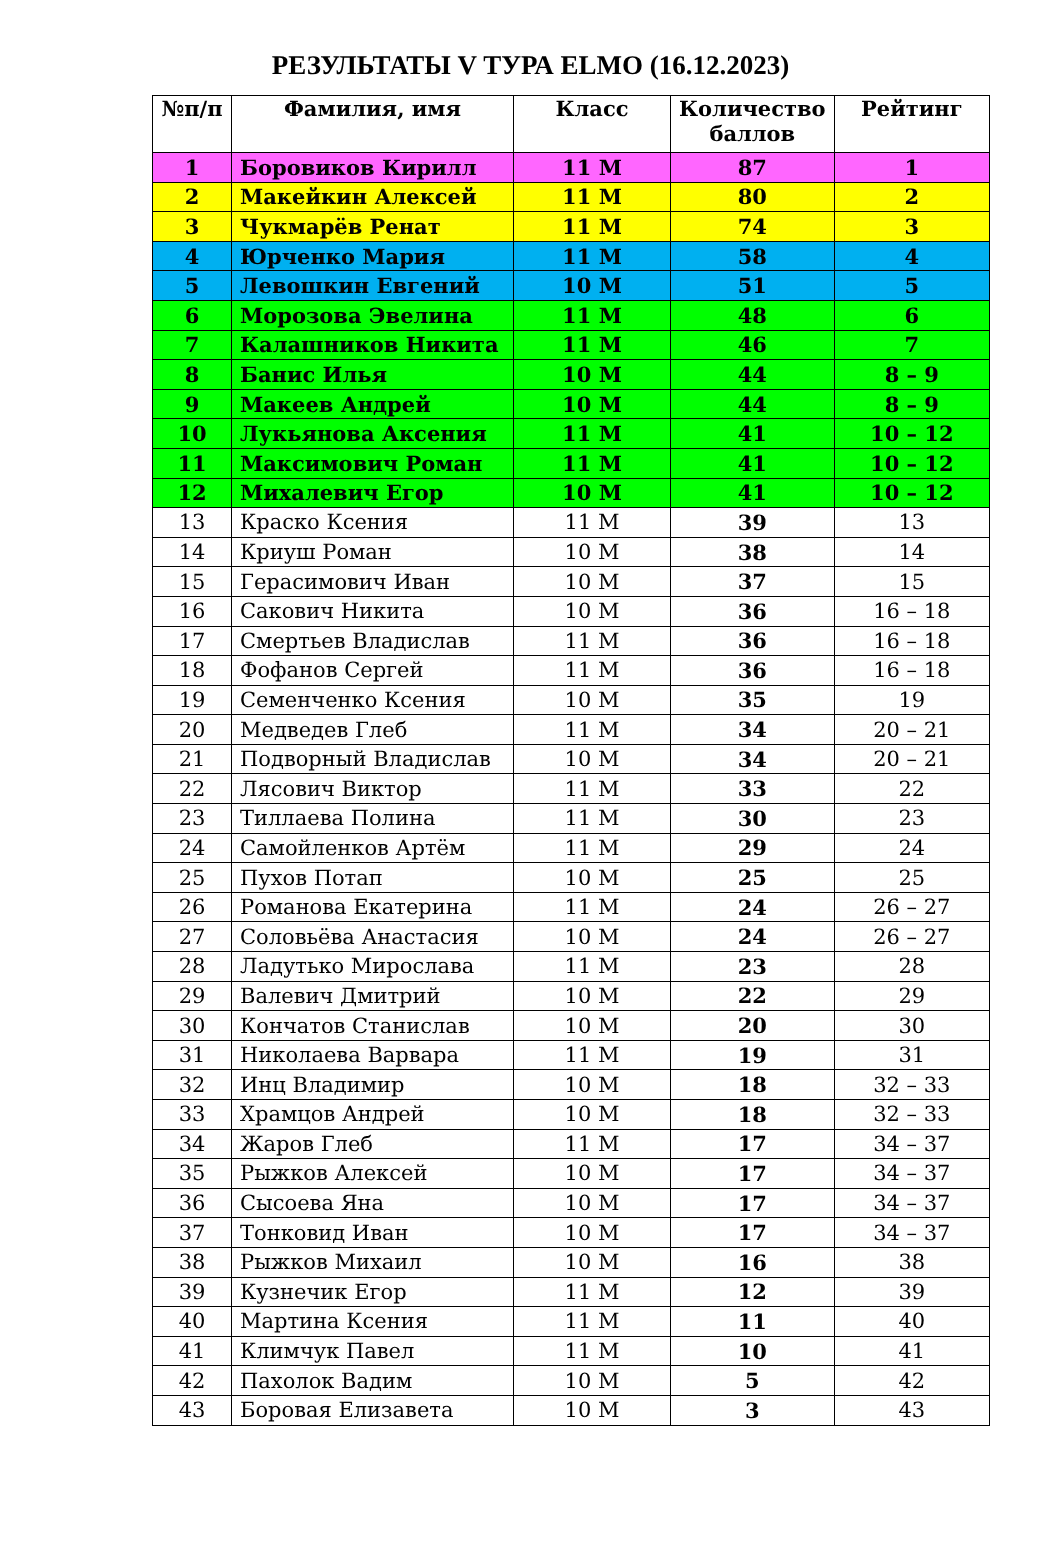РЕЗУЛЬТАТЫ V ТУРА ELMO (16.12.2023)
| №п/п | Фамилия, имя | Класс | Количество баллов | Рейтинг |
| --- | --- | --- | --- | --- |
| 1 | Боровиков Кирилл | 11 М | 87 | 1 |
| 2 | Макейкин Алексей | 11 М | 80 | 2 |
| 3 | Чукмарёв Ренат | 11 М | 74 | 3 |
| 4 | Юрченко Мария | 11 М | 58 | 4 |
| 5 | Левошкин Евгений | 10 М | 51 | 5 |
| 6 | Морозова Эвелина | 11 М | 48 | 6 |
| 7 | Калашников Никита | 11 М | 46 | 7 |
| 8 | Банис Илья | 10 М | 44 | 8 – 9 |
| 9 | Макеев Андрей | 10 М | 44 | 8 – 9 |
| 10 | Лукьянова Аксения | 11 М | 41 | 10 – 12 |
| 11 | Максимович Роман | 11 М | 41 | 10 – 12 |
| 12 | Михалевич Егор | 10 М | 41 | 10 – 12 |
| 13 | Краско Ксения | 11 М | 39 | 13 |
| 14 | Криуш Роман | 10 М | 38 | 14 |
| 15 | Герасимович Иван | 10 М | 37 | 15 |
| 16 | Сакович Никита | 10 М | 36 | 16 – 18 |
| 17 | Смертьев Владислав | 11 М | 36 | 16 – 18 |
| 18 | Фофанов Сергей | 11 М | 36 | 16 – 18 |
| 19 | Семенченко Ксения | 10 М | 35 | 19 |
| 20 | Медведев Глеб | 11 М | 34 | 20 – 21 |
| 21 | Подворный Владислав | 10 М | 34 | 20 – 21 |
| 22 | Лясович Виктор | 11 М | 33 | 22 |
| 23 | Тиллаева Полина | 11 М | 30 | 23 |
| 24 | Самойленков Артём | 11 М | 29 | 24 |
| 25 | Пухов Потап | 10 М | 25 | 25 |
| 26 | Романова Екатерина | 11 М | 24 | 26 – 27 |
| 27 | Соловьёва Анастасия | 10 М | 24 | 26 – 27 |
| 28 | Ладутько Мирослава | 11 М | 23 | 28 |
| 29 | Валевич Дмитрий | 10 М | 22 | 29 |
| 30 | Кончатов Станислав | 10 М | 20 | 30 |
| 31 | Николаева Варвара | 11 М | 19 | 31 |
| 32 | Инц Владимир | 10 М | 18 | 32 – 33 |
| 33 | Храмцов Андрей | 10 М | 18 | 32 – 33 |
| 34 | Жаров Глеб | 11 М | 17 | 34 – 37 |
| 35 | Рыжков Алексей | 10 М | 17 | 34 – 37 |
| 36 | Сысоева Яна | 10 М | 17 | 34 – 37 |
| 37 | Тонковид Иван | 10 М | 17 | 34 – 37 |
| 38 | Рыжков Михаил | 10 М | 16 | 38 |
| 39 | Кузнечик Егор | 11 М | 12 | 39 |
| 40 | Мартина Ксения | 11 М | 11 | 40 |
| 41 | Климчук Павел | 11 М | 10 | 41 |
| 42 | Пахолок Вадим | 10 М | 5 | 42 |
| 43 | Боровая Елизавета | 10 М | 3 | 43 |